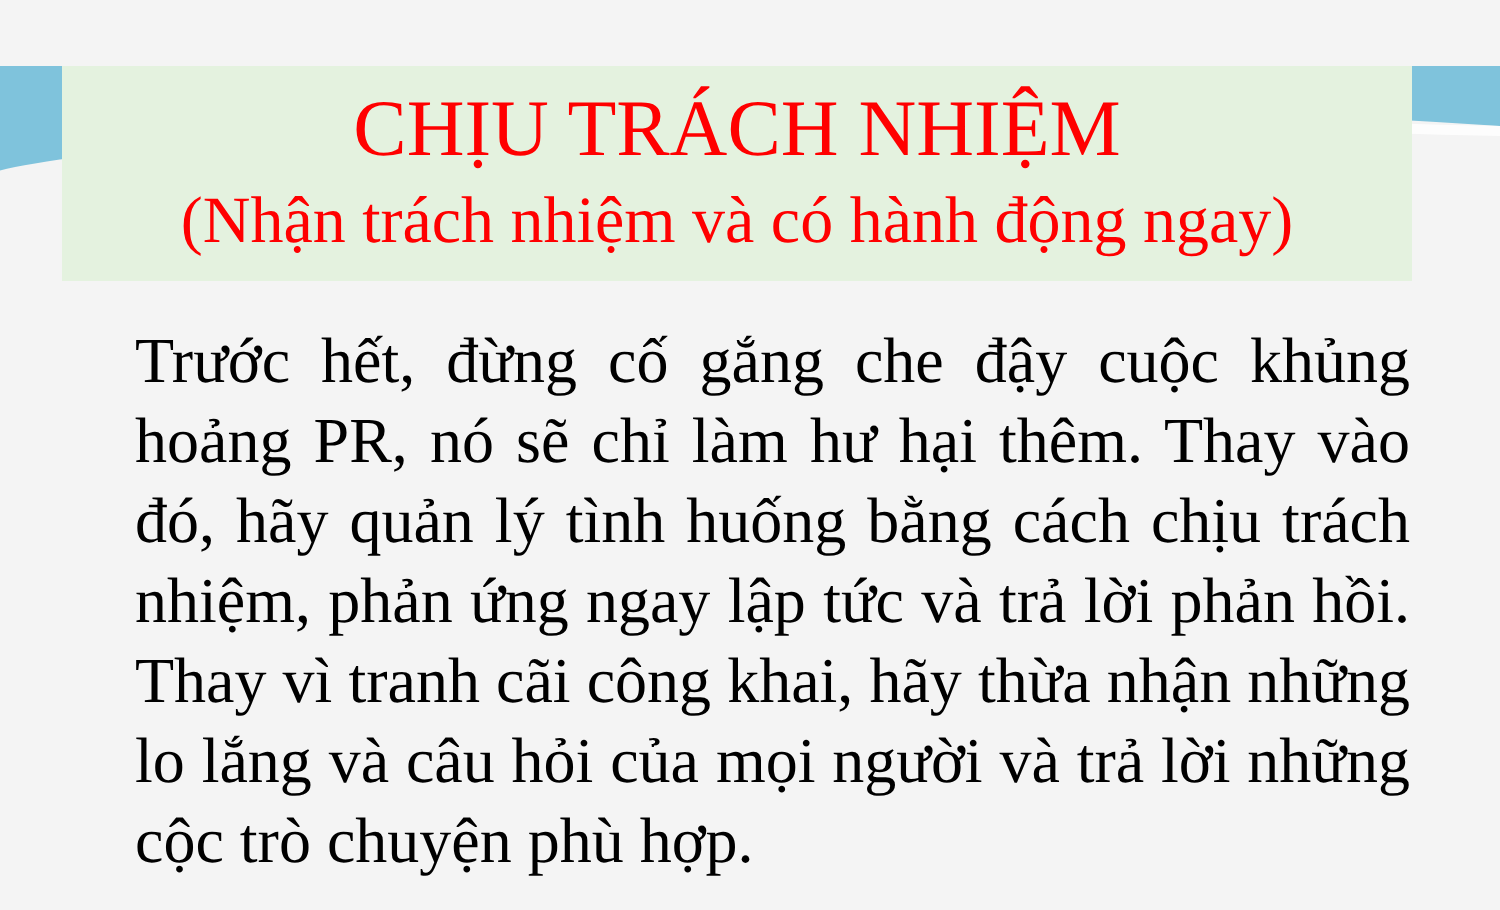CHỊU TRÁCH NHIỆM
(Nhận trách nhiệm và có hành động ngay)
Trước hết, đừng cố gắng che đậy cuộc khủng hoảng PR, nó sẽ chỉ làm hư hại thêm. Thay vào đó, hãy quản lý tình huống bằng cách chịu trách nhiệm, phản ứng ngay lập tức và trả lời phản hồi. Thay vì tranh cãi công khai, hãy thừa nhận những lo lắng và câu hỏi của mọi người và trả lời những cộc trò chuyện phù hợp.